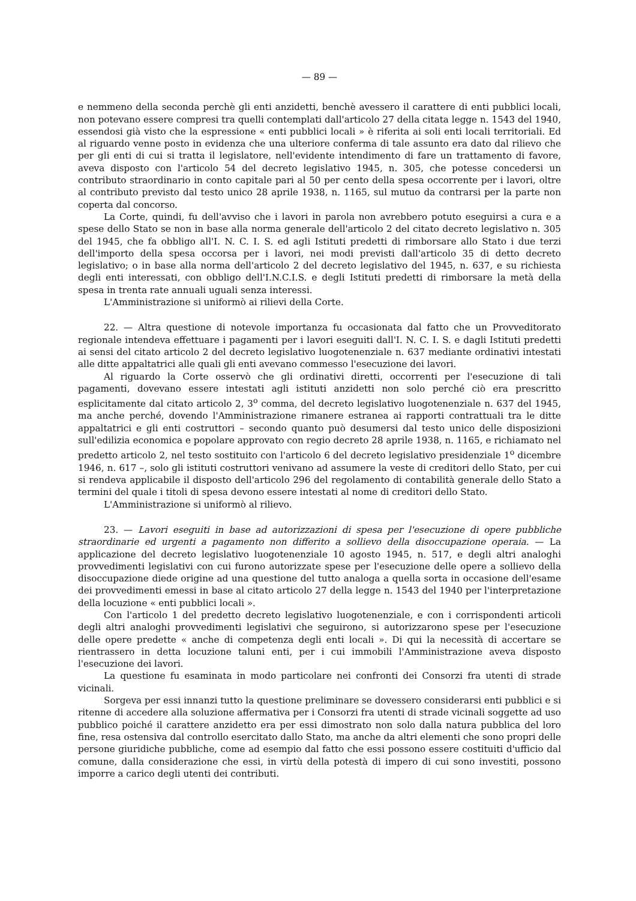— 89 —
e nemmeno della seconda perchè gli enti anzidetti, benchè avessero il carattere di enti pubblici locali, non potevano essere compresi tra quelli contemplati dall'articolo 27 della citata legge n. 1543 del 1940, essendosi già visto che la espressione « enti pubblici locali » è riferita ai soli enti locali territoriali. Ed al riguardo venne posto in evidenza che una ulteriore conferma di tale assunto era dato dal rilievo che per gli enti di cui si tratta il legislatore, nell'evidente intendimento di fare un trattamento di favore, aveva disposto con l'articolo 54 del decreto legislativo 1945, n. 305, che potesse concedersi un contributo straordinario in conto capitale pari al 50 per cento della spesa occorrente per i lavori, oltre al contributo previsto dal testo unico 28 aprile 1938, n. 1165, sul mutuo da contrarsi per la parte non coperta dal concorso.
La Corte, quindi, fu dell'avviso che i lavori in parola non avrebbero potuto eseguirsi a cura e a spese dello Stato se non in base alla norma generale dell'articolo 2 del citato decreto legislativo n. 305 del 1945, che fa obbligo all'I. N. C. I. S. ed agli Istituti predetti di rimborsare allo Stato i due terzi dell'importo della spesa occorsa per i lavori, nei modi previsti dall'articolo 35 di detto decreto legislativo; o in base alla norma dell'articolo 2 del decreto legislativo del 1945, n. 637, e su richiesta degli enti interessati, con obbligo dell'I.N.C.I.S. e degli Istituti predetti di rimborsare la metà della spesa in trenta rate annuali uguali senza interessi.
L'Amministrazione si uniformò ai rilievi della Corte.
22. — Altra questione di notevole importanza fu occasionata dal fatto che un Provveditorato regionale intendeva effettuare i pagamenti per i lavori eseguiti dall'I. N. C. I. S. e dagli Istituti predetti ai sensi del citato articolo 2 del decreto legislativo luogotenenziale n. 637 mediante ordinativi intestati alle ditte appaltatrici alle quali gli enti avevano commesso l'esecuzione dei lavori.
Al riguardo la Corte osservò che gli ordinativi diretti, occorrenti per l'esecuzione di tali pagamenti, dovevano essere intestati agli istituti anzidetti non solo perché ciò era prescritto esplicitamente dal citato articolo 2, 3<sup>o</sup> comma, del decreto legislativo luogotenenziale n. 637 del 1945, ma anche perché, dovendo l'Amministrazione rimanere estranea ai rapporti contrattuali tra le ditte appaltatrici e gli enti costruttori – secondo quanto può desumersi dal testo unico delle disposizioni sull'edilizia economica e popolare approvato con regio decreto 28 aprile 1938, n. 1165, e richiamato nel predetto articolo 2, nel testo sostituito con l'articolo 6 del decreto legislativo presidenziale 1<sup>o</sup> dicembre 1946, n. 617 –, solo gli istituti costruttori venivano ad assumere la veste di creditori dello Stato, per cui si rendeva applicabile il disposto dell'articolo 296 del regolamento di contabilità generale dello Stato a termini del quale i titoli di spesa devono essere intestati al nome di creditori dello Stato.
L'Amministrazione si uniformò al rilievo.
23. — Lavori eseguiti in base ad autorizzazioni di spesa per l'esecuzione di opere pubbliche straordinarie ed urgenti a pagamento non differito a sollievo della disoccupazione operaia. — La applicazione del decreto legislativo luogotenenziale 10 agosto 1945, n. 517, e degli altri analoghi provvedimenti legislativi con cui furono autorizzate spese per l'esecuzione delle opere a sollievo della disoccupazione diede origine ad una questione del tutto analoga a quella sorta in occasione dell'esame dei provvedimenti emessi in base al citato articolo 27 della legge n. 1543 del 1940 per l'interpretazione della locuzione « enti pubblici locali ».
Con l'articolo 1 del predetto decreto legislativo luogotenenziale, e con i corrispondenti articoli degli altri analoghi provvedimenti legislativi che seguirono, si autorizzarono spese per l'esecuzione delle opere predette « anche di competenza degli enti locali ». Di qui la necessità di accertare se rientrassero in detta locuzione taluni enti, per i cui immobili l'Amministrazione aveva disposto l'esecuzione dei lavori.
La questione fu esaminata in modo particolare nei confronti dei Consorzi fra utenti di strade vicinali.
Sorgeva per essi innanzi tutto la questione preliminare se dovessero considerarsi enti pubblici e si ritenne di accedere alla soluzione affermativa per i Consorzi fra utenti di strade vicinali soggette ad uso pubblico poiché il carattere anzidetto era per essi dimostrato non solo dalla natura pubblica del loro fine, resa ostensiva dal controllo esercitato dallo Stato, ma anche da altri elementi che sono propri delle persone giuridiche pubbliche, come ad esempio dal fatto che essi possono essere costituiti d'ufficio dal comune, dalla considerazione che essi, in virtù della potestà di impero di cui sono investiti, possono imporre a carico degli utenti dei contributi.